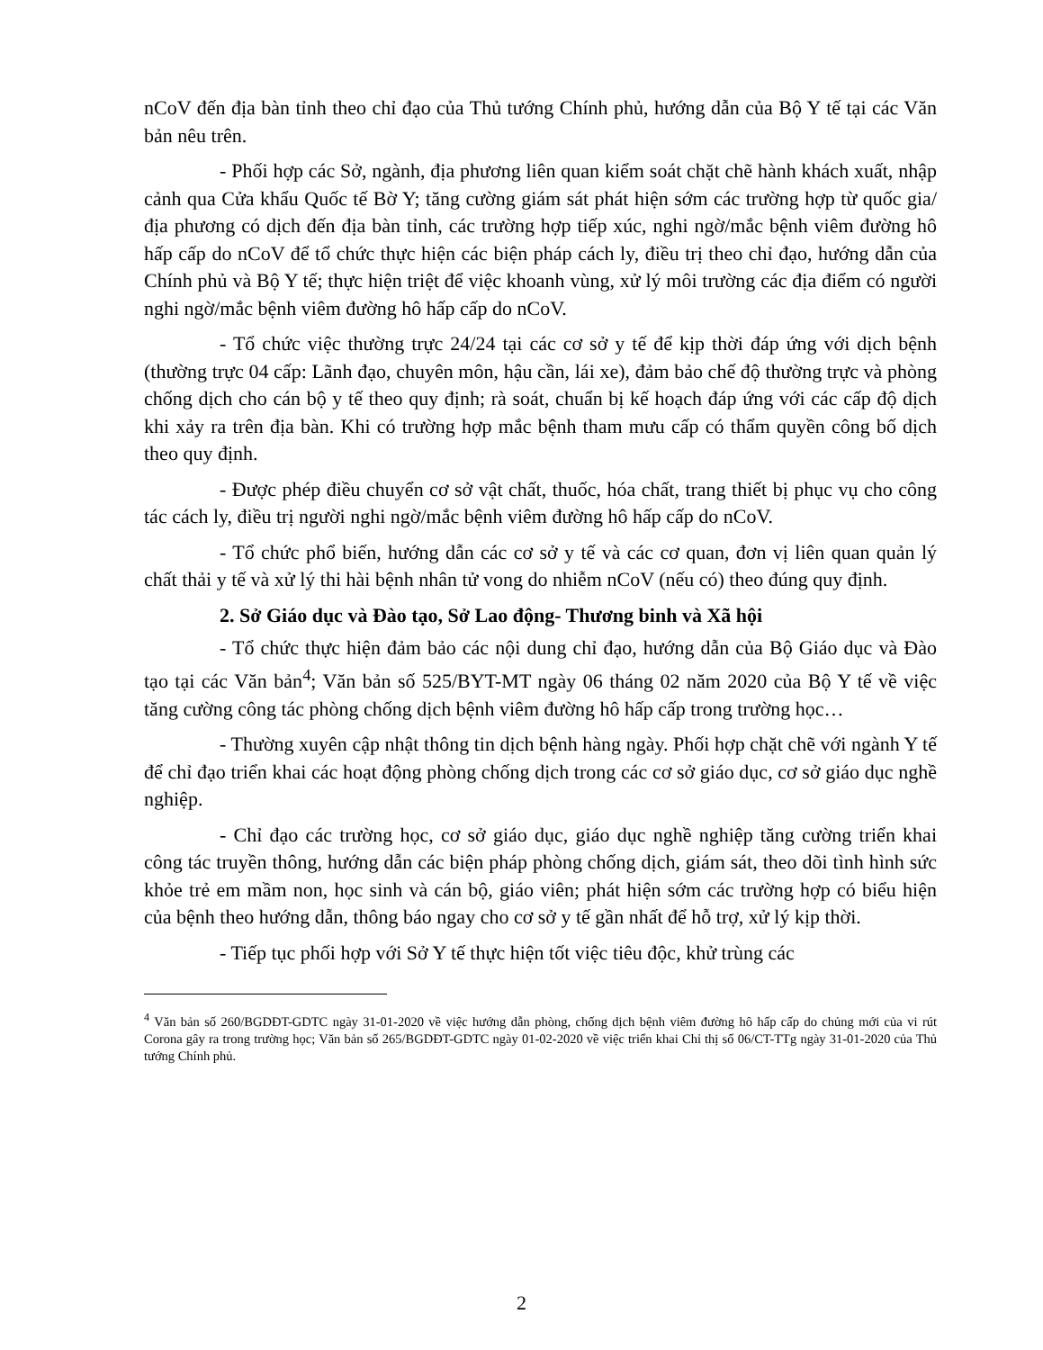nCoV đến địa bàn tỉnh theo chỉ đạo của Thủ tướng Chính phủ, hướng dẫn của Bộ Y tế tại các Văn bản nêu trên.
- Phối hợp các Sở, ngành, địa phương liên quan kiểm soát chặt chẽ hành khách xuất, nhập cảnh qua Cửa khẩu Quốc tế Bờ Y; tăng cường giám sát phát hiện sớm các trường hợp từ quốc gia/địa phương có dịch đến địa bàn tỉnh, các trường hợp tiếp xúc, nghi ngờ/mắc bệnh viêm đường hô hấp cấp do nCoV để tổ chức thực hiện các biện pháp cách ly, điều trị theo chỉ đạo, hướng dẫn của Chính phủ và Bộ Y tế; thực hiện triệt để việc khoanh vùng, xử lý môi trường các địa điểm có người nghi ngờ/mắc bệnh viêm đường hô hấp cấp do nCoV.
- Tổ chức việc thường trực 24/24 tại các cơ sở y tế để kịp thời đáp ứng với dịch bệnh (thường trực 04 cấp: Lãnh đạo, chuyên môn, hậu cần, lái xe), đảm bảo chế độ thường trực và phòng chống dịch cho cán bộ y tế theo quy định; rà soát, chuẩn bị kế hoạch đáp ứng với các cấp độ dịch khi xảy ra trên địa bàn. Khi có trường hợp mắc bệnh tham mưu cấp có thẩm quyền công bố dịch theo quy định.
- Được phép điều chuyển cơ sở vật chất, thuốc, hóa chất, trang thiết bị phục vụ cho công tác cách ly, điều trị người nghi ngờ/mắc bệnh viêm đường hô hấp cấp do nCoV.
- Tổ chức phổ biến, hướng dẫn các cơ sở y tế và các cơ quan, đơn vị liên quan quản lý chất thải y tế và xử lý thi hài bệnh nhân tử vong do nhiễm nCoV (nếu có) theo đúng quy định.
2. Sở Giáo dục và Đào tạo, Sở Lao động- Thương binh và Xã hội
- Tổ chức thực hiện đảm bảo các nội dung chỉ đạo, hướng dẫn của Bộ Giáo dục và Đào tạo tại các Văn bản<sup>4</sup>; Văn bản số 525/BYT-MT ngày 06 tháng 02 năm 2020 của Bộ Y tế về việc tăng cường công tác phòng chống dịch bệnh viêm đường hô hấp cấp trong trường học…
- Thường xuyên cập nhật thông tin dịch bệnh hàng ngày. Phối hợp chặt chẽ với ngành Y tế để chỉ đạo triển khai các hoạt động phòng chống dịch trong các cơ sở giáo dục, cơ sở giáo dục nghề nghiệp.
- Chỉ đạo các trường học, cơ sở giáo dục, giáo dục nghề nghiệp tăng cường triển khai công tác truyền thông, hướng dẫn các biện pháp phòng chống dịch, giám sát, theo dõi tình hình sức khỏe trẻ em mầm non, học sinh và cán bộ, giáo viên; phát hiện sớm các trường hợp có biểu hiện của bệnh theo hướng dẫn, thông báo ngay cho cơ sở y tế gần nhất để hỗ trợ, xử lý kịp thời.
- Tiếp tục phối hợp với Sở Y tế thực hiện tốt việc tiêu độc, khử trùng các
<sup>4</sup> Văn bản số 260/BGDĐT-GDTC ngày 31-01-2020 về việc hướng dẫn phòng, chống dịch bệnh viêm đường hô hấp cấp do chủng mới của vi rút Corona gây ra trong trường học; Văn bản số 265/BGDĐT-GDTC ngày 01-02-2020 về việc triển khai Chỉ thị số 06/CT-TTg ngày 31-01-2020 của Thủ tướng Chính phủ.
2